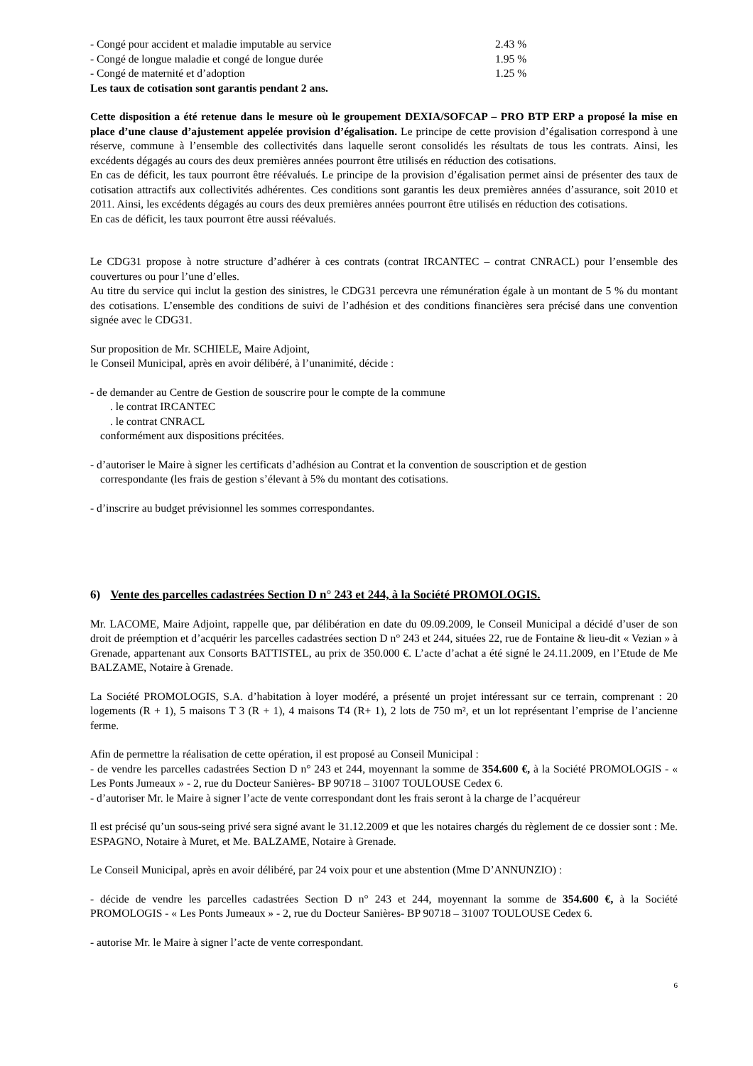- Congé pour accident et maladie imputable au service 2.43 %
- Congé de longue maladie et congé de longue durée 1.95 %
- Congé de maternité et d’adoption 1.25 %
Les taux de cotisation sont garantis pendant 2 ans.
Cette disposition a été retenue dans le mesure où le groupement DEXIA/SOFCAP – PRO BTP ERP a proposé la mise en place d’une clause d’ajustement appelée provision d’égalisation. Le principe de cette provision d’égalisation correspond à une réserve, commune à l’ensemble des collectivités dans laquelle seront consolidés les résultats de tous les contrats. Ainsi, les excédents dégagés au cours des deux premières années pourront être utilisés en réduction des cotisations.
En cas de déficit, les taux pourront être réévalués. Le principe de la provision d’égalisation permet ainsi de présenter des taux de cotisation attractifs aux collectivités adhérentes. Ces conditions sont garantis les deux premières années d’assurance, soit 2010 et 2011. Ainsi, les excédents dégagés au cours des deux premières années pourront être utilisés en réduction des cotisations.
En cas de déficit, les taux pourront être aussi réévalués.
Le CDG31 propose à notre structure d’adhérer à ces contrats (contrat IRCANTEC – contrat CNRACL) pour l’ensemble des couvertures ou pour l’une d’elles.
Au titre du service qui inclut la gestion des sinistres, le CDG31 percevra une rémunération égale à un montant de 5 % du montant des cotisations. L’ensemble des conditions de suivi de l’adhésion et des conditions financières sera précisé dans une convention signée avec le CDG31.
Sur proposition de Mr. SCHIELE, Maire Adjoint,
le Conseil Municipal, après en avoir délibéré, à l’unanimité, décide :
- de demander au Centre de Gestion de souscrire pour le compte de la commune
. le contrat IRCANTEC
. le contrat CNRACL
conformément aux dispositions précitées.
- d’autoriser le Maire à signer les certificats d’adhésion au Contrat et la convention de souscription et de gestion
correspondante (les frais de gestion s’élevant à 5% du montant des cotisations.
- d’inscrire au budget prévisionnel les sommes correspondantes.
6) Vente des parcelles cadastrées Section D n° 243 et 244, à la Société PROMOLOGIS.
Mr. LACOME, Maire Adjoint, rappelle que, par délibération en date du 09.09.2009, le Conseil Municipal a décidé d’user de son droit de préemption et d’acquérir les parcelles cadastrées section D n° 243 et 244, situées 22, rue de Fontaine & lieu-dit « Vezian » à Grenade, appartenant aux Consorts BATTISTEL, au prix de 350.000 €. L’acte d’achat a été signé le 24.11.2009, en l’Etude de Me BALZAME, Notaire à Grenade.
La Société PROMOLOGIS, S.A. d’habitation à loyer modéré, a présenté un projet intéressant sur ce terrain, comprenant : 20 logements (R + 1), 5 maisons T 3 (R + 1), 4 maisons T4 (R+ 1), 2 lots de 750 m², et un lot représentant l’emprise de l’ancienne ferme.
Afin de permettre la réalisation de cette opération, il est proposé au Conseil Municipal :
- de vendre les parcelles cadastrées Section D n° 243 et 244, moyennant la somme de 354.600 €, à la Société PROMOLOGIS - « Les Ponts Jumeaux » - 2, rue du Docteur Sanières- BP 90718 – 31007 TOULOUSE Cedex 6.
- d’autoriser Mr. le Maire à signer l’acte de vente correspondant dont les frais seront à la charge de l’acquéreur
Il est précisé qu’un sous-seing privé sera signé avant le 31.12.2009 et que les notaires chargés du règlement de ce dossier sont : Me. ESPAGNO, Notaire à Muret, et Me. BALZAME, Notaire à Grenade.
Le Conseil Municipal, après en avoir délibéré, par 24 voix pour et une abstention (Mme D’ANNUNZIO) :
- décide de vendre les parcelles cadastrées Section D n° 243 et 244, moyennant la somme de 354.600 €, à la Société PROMOLOGIS - « Les Ponts Jumeaux » - 2, rue du Docteur Sanières- BP 90718 – 31007 TOULOUSE Cedex 6.
- autorise Mr. le Maire à signer l’acte de vente correspondant.
6